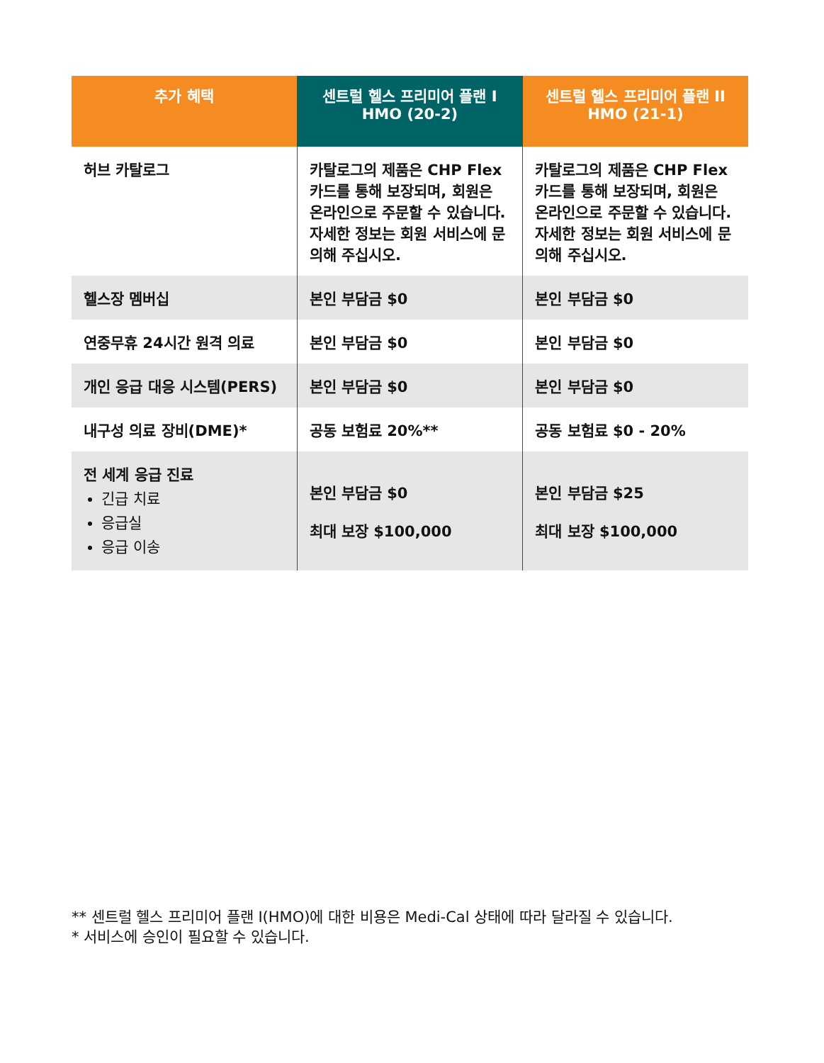| 추가 혜택 | 센트럴 헬스 프리미어 플랜 I HMO (20-2) | 센트럴 헬스 프리미어 플랜 II HMO (21-1) |
| --- | --- | --- |
| 허브 카탈로그 | 카탈로그의 제품은 CHP Flex 카드를 통해 보장되며, 회원은 온라인으로 주문할 수 있습니다. 자세한 정보는 회원 서비스에 문의해 주십시오. | 카탈로그의 제품은 CHP Flex 카드를 통해 보장되며, 회원은 온라인으로 주문할 수 있습니다. 자세한 정보는 회원 서비스에 문의해 주십시오. |
| 헬스장 멤버십 | 본인 부담금 $0 | 본인 부담금 $0 |
| 연중무휴 24시간 원격 의료 | 본인 부담금 $0 | 본인 부담금 $0 |
| 개인 응급 대응 시스템(PERS) | 본인 부담금 $0 | 본인 부담금 $0 |
| 내구성 의료 장비(DME)* | 공동 보험료 20%** | 공동 보험료 $0 - 20% |
| 전 세계 응급 진료 긴급 치료 응급실 응급 이송 | 본인 부담금 $0 최대 보장 $100,000 | 본인 부담금 $25 최대 보장 $100,000 |
** 센트럴 헬스 프리미어 플랜 I(HMO)에 대한 비용은 Medi-Cal 상태에 따라 달라질 수 있습니다.
* 서비스에 승인이 필요할 수 있습니다.